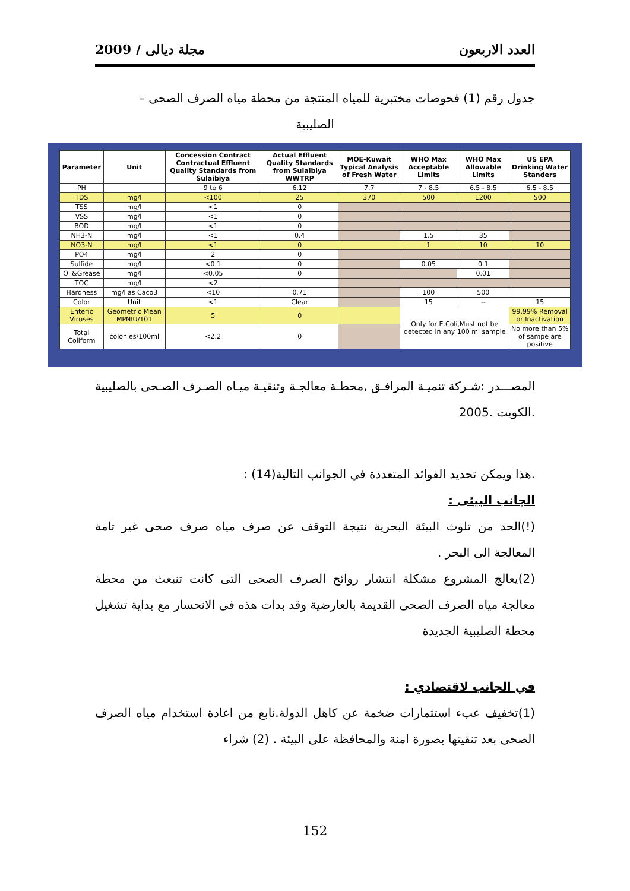العدد الاربعون مجلة ديالى / 2009
جدول رقم (1) فحوصات مختبرية للمياه المنتجة من محطة مياه الصرف الصحى –
الصليبية
| Parameter | Unit | Concession Contract Contractual Effluent Quality Standards from Sulaibiya | Actual Effluent Quality Standards from Sulaibiya WWTRP | MOE-Kuwait Typical Analysis of Fresh Water | WHO Max Acceptable Limits | WHO Max Allowable Limits | US EPA Drinking Water Standers |
| --- | --- | --- | --- | --- | --- | --- | --- |
| PH | | 9 to 6 | 6.12 | 7.7 | 7 - 8.5 | 6.5 - 8.5 | 6.5 - 8.5 |
| TDS | mg/l | <100 | 25 | 370 | 500 | 1200 | 500 |
| TSS | mg/l | <1 | 0 | | | | |
| VSS | mg/l | <1 | 0 | | | | |
| BOD | mg/l | <1 | 0 | | | | |
| NH3-N | mg/l | <1 | 0.4 | | 1.5 | 35 | |
| NO3-N | mg/l | <1 | 0 | | 1 | 10 | 10 |
| PO4 | mg/l | 2 | 0 | | | | |
| Sulfide | mg/l | <0.1 | 0 | | 0.05 | 0.1 | |
| Oil&Grease | mg/l | <0.05 | 0 | | | 0.01 | |
| TOC | mg/l | <2 | | | | | |
| Hardness | mg/l as Caco3 | <10 | 0.71 | | 100 | 500 | |
| Color | Unit | <1 | Clear | | 15 | -- | 15 |
| Enteric Viruses | Geometric Mean MPNIU/101 | 5 | 0 | | Only for E.Coli,Must not be detected in any 100 ml sample | | 99.99% Removal or Inactivation |
| Total Coliform | colonies/100ml | <2.2 | 0 | | | | No more than 5% of sampe are positive |
المصـــدر :شـركة تنميـة المرافـق ,محطـة معالجـة وتنقيـة ميـاه الصـرف الصـحى بالصليبية .الكويت .2005
.هذا ويمكن تحديد الفوائد المتعددة في الجوانب التالية(14) :
الجانب البيئى :
(!)الحد من تلوث البيئة البحرية نتيجة التوقف عن صرف مياه صرف صحى غير تامة المعالجة الى البحر .
(2)يعالج المشروع مشكلة انتشار روائح الصرف الصحى التى كانت تنبعث من محطة معالجة مياه الصرف الصحى القديمة بالعارضية وقد بدات هذه فى الانحسار مع بداية تشغيل محطة الصليبية الجديدة
في الجانب لاقتصادي :
(1)تخفيف عبء استثمارات ضخمة عن كاهل الدولة.نابع من اعادة استخدام مياه الصرف الصحى بعد تنقيتها بصورة امنة والمحافظة على البيئة . (2) شراء
152